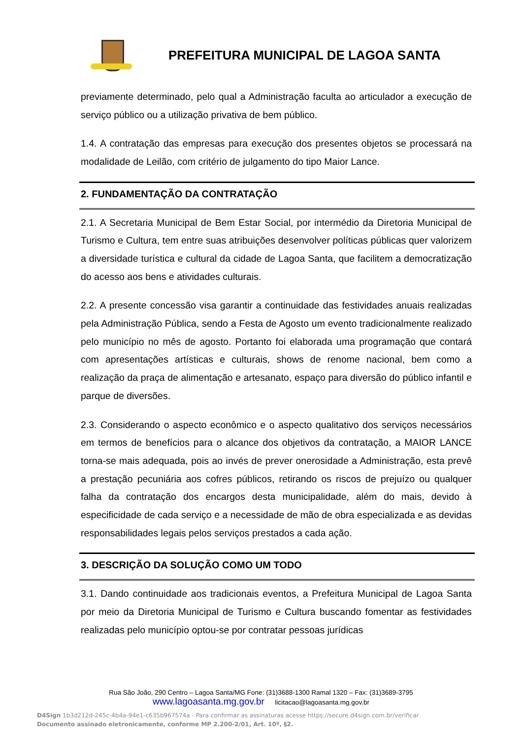PREFEITURA MUNICIPAL DE LAGOA SANTA
previamente determinado, pelo qual a Administração faculta ao articulador a execução de serviço público ou a utilização privativa de bem público.
1.4. A contratação das empresas para execução dos presentes objetos se processará na modalidade de Leilão, com critério de julgamento do tipo Maior Lance.
2. FUNDAMENTAÇÃO DA CONTRATAÇÃO
2.1. A Secretaria Municipal de Bem Estar Social, por intermédio da Diretoria Municipal de Turismo e Cultura, tem entre suas atribuições desenvolver políticas públicas quer valorizem a diversidade turística e cultural da cidade de Lagoa Santa, que facilitem a democratização do acesso aos bens e atividades culturais.
2.2. A presente concessão visa garantir a continuidade das festividades anuais realizadas pela Administração Pública, sendo a Festa de Agosto um evento tradicionalmente realizado pelo município no mês de agosto. Portanto foi elaborada uma programação que contará com apresentações artísticas e culturais, shows de renome nacional, bem como a realização da praça de alimentação e artesanato, espaço para diversão do público infantil e parque de diversões.
2.3. Considerando o aspecto econômico e o aspecto qualitativo dos serviços necessários em termos de benefícios para o alcance dos objetivos da contratação, a MAIOR LANCE torna-se mais adequada, pois ao invés de prever onerosidade a Administração, esta prevê a prestação pecuniária aos cofres públicos, retirando os riscos de prejuízo ou qualquer falha da contratação dos encargos desta municipalidade, além do mais, devido à especificidade de cada serviço e a necessidade de mão de obra especializada e as devidas responsabilidades legais pelos serviços prestados a cada ação.
3. DESCRIÇÃO DA SOLUÇÃO COMO UM TODO
3.1. Dando continuidade aos tradicionais eventos, a Prefeitura Municipal de Lagoa Santa por meio da Diretoria Municipal de Turismo e Cultura buscando fomentar as festividades realizadas pelo município optou-se por contratar pessoas jurídicas
Rua São João, 290 Centro – Lagoa Santa/MG Fone: (31)3688-1300 Ramal 1320 – Fax: (31)3689-3795
www.lagoasanta.mg.gov.br licitacao@lagoasanta.mg.gov.br
D4Sign 1b3d212d-245c-4b4a-94e1-c635b967574a - Para confirmar as assinaturas acesse https://secure.d4sign.com.br/verificar
Documento assinado eletronicamente, conforme MP 2.200-2/01, Art. 10º, §2.